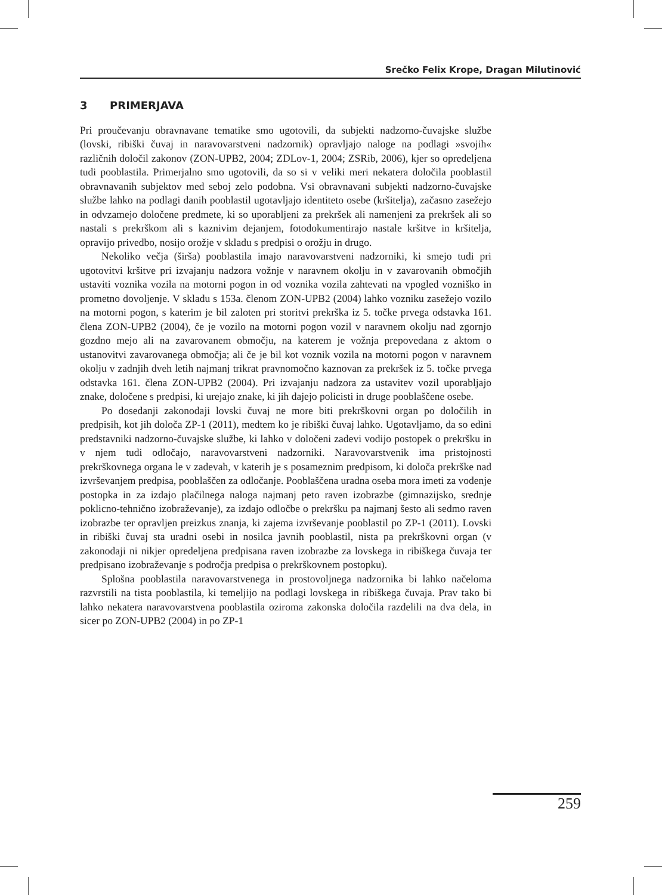Srečko Felix Krope, Dragan Milutinović
3 PRIMERJAVA
Pri proučevanju obravnavane tematike smo ugotovili, da subjekti nadzorno-čuvajske službe (lovski, ribiški čuvaj in naravovarstveni nadzornik) opravljajo naloge na podlagi »svojih« različnih določil zakonov (ZON-UPB2, 2004; ZDLov-1, 2004; ZSRib, 2006), kjer so opredeljena tudi pooblastila. Primerjalno smo ugotovili, da so si v veliki meri nekatera določila pooblastil obravnavanih subjektov med seboj zelo podobna. Vsi obravnavani subjekti nadzorno-čuvajske službe lahko na podlagi danih pooblastil ugotavljajo identiteto osebe (kršitelja), začasno zasežejo in odvzamejo določene predmete, ki so uporabljeni za prekršek ali namenjeni za prekršek ali so nastali s prekrškom ali s kaznivim dejanjem, fotodokumentirajo nastale kršitve in kršitelja, opravijo privedbo, nosijo orožje v skladu s predpisi o orožju in drugo.
Nekoliko večja (širša) pooblastila imajo naravovarstveni nadzorniki, ki smejo tudi pri ugotovitvi kršitve pri izvajanju nadzora vožnje v naravnem okolju in v zavarovanih območjih ustaviti voznika vozila na motorni pogon in od voznika vozila zahtevati na vpogled vozniško in prometno dovoljenje. V skladu s 153a. členom ZON-UPB2 (2004) lahko vozniku zasežejo vozilo na motorni pogon, s katerim je bil zaloten pri storitvi prekrška iz 5. točke prvega odstavka 161. člena ZON-UPB2 (2004), če je vozilo na motorni pogon vozil v naravnem okolju nad zgornjo gozdno mejo ali na zavarovanem območju, na katerem je vožnja prepovedana z aktom o ustanovitvi zavarovanega območja; ali če je bil kot voznik vozila na motorni pogon v naravnem okolju v zadnjih dveh letih najmanj trikrat pravnomočno kaznovan za prekršek iz 5. točke prvega odstavka 161. člena ZON-UPB2 (2004). Pri izvajanju nadzora za ustavitev vozil uporabljajo znake, določene s predpisi, ki urejajo znake, ki jih dajejo policisti in druge pooblaščene osebe.
Po dosedanji zakonodaji lovski čuvaj ne more biti prekrškovni organ po določilih in predpisih, kot jih določa ZP-1 (2011), medtem ko je ribiški čuvaj lahko. Ugotavljamo, da so edini predstavniki nadzorno-čuvajske službe, ki lahko v določeni zadevi vodijo postopek o prekršku in v njem tudi odločajo, naravovarstveni nadzorniki. Naravovarstvenik ima pristojnosti prekrškovnega organa le v zadevah, v katerih je s posameznim predpisom, ki določa prekrške nad izvrševanjem predpisa, pooblaščen za odločanje. Pooblaščena uradna oseba mora imeti za vodenje postopka in za izdajo plačilnega naloga najmanj peto raven izobrazbe (gimnazijsko, srednje poklicno-tehnično izobraževanje), za izdajo odločbe o prekršku pa najmanj šesto ali sedmo raven izobrazbe ter opravljen preizkus znanja, ki zajema izvrševanje pooblastil po ZP-1 (2011). Lovski in ribiški čuvaj sta uradni osebi in nosilca javnih pooblastil, nista pa prekrškovni organ (v zakonodaji ni nikjer opredeljena predpisana raven izobrazbe za lovskega in ribiškega čuvaja ter predpisano izobraževanje s področja predpisa o prekrškovnem postopku).
Splošna pooblastila naravovarstvenega in prostovoljnega nadzornika bi lahko načeloma razvrstili na tista pooblastila, ki temeljijo na podlagi lovskega in ribiškega čuvaja. Prav tako bi lahko nekatera naravovarstvena pooblastila oziroma zakonska določila razdelili na dva dela, in sicer po ZON-UPB2 (2004) in po ZP-1
259